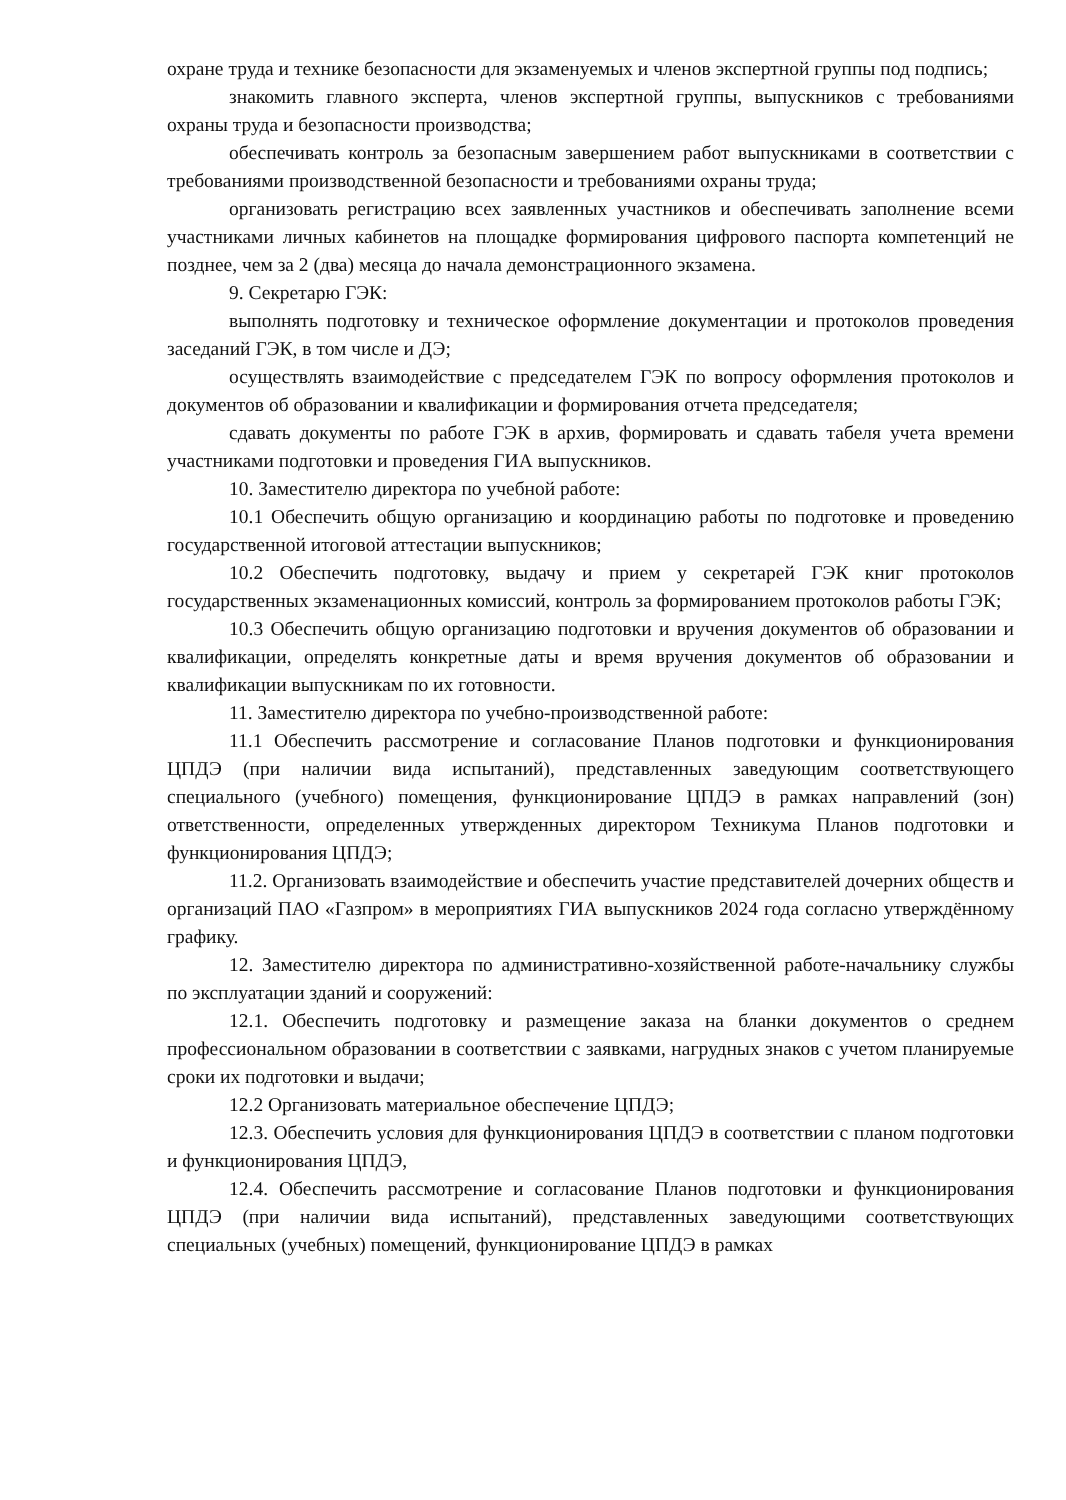охране труда и технике безопасности для экзаменуемых и членов экспертной группы под подпись;
знакомить главного эксперта, членов экспертной группы, выпускников с требованиями охраны труда и безопасности производства;
обеспечивать контроль за безопасным завершением работ выпускниками в соответствии с требованиями производственной безопасности и требованиями охраны труда;
организовать регистрацию всех заявленных участников и обеспечивать заполнение всеми участниками личных кабинетов на площадке формирования цифрового паспорта компетенций не позднее, чем за 2 (два) месяца до начала демонстрационного экзамена.
9. Секретарю ГЭК:
выполнять подготовку и техническое оформление документации и протоколов проведения заседаний ГЭК, в том числе и ДЭ;
осуществлять взаимодействие с председателем ГЭК по вопросу оформления протоколов и документов об образовании и квалификации и формирования отчета председателя;
сдавать документы по работе ГЭК в архив, формировать и сдавать табеля учета времени участниками подготовки и проведения ГИА выпускников.
10. Заместителю директора по учебной работе:
10.1 Обеспечить общую организацию и координацию работы по подготовке и проведению государственной итоговой аттестации выпускников;
10.2 Обеспечить подготовку, выдачу и прием у секретарей ГЭК книг протоколов государственных экзаменационных комиссий, контроль за формированием протоколов работы ГЭК;
10.3 Обеспечить общую организацию подготовки и вручения документов об образовании и квалификации, определять конкретные даты и время вручения документов об образовании и квалификации выпускникам по их готовности.
11. Заместителю директора по учебно-производственной работе:
11.1 Обеспечить рассмотрение и согласование Планов подготовки и функционирования ЦПДЭ (при наличии вида испытаний), представленных заведующим соответствующего специального (учебного) помещения, функционирование ЦПДЭ в рамках направлений (зон) ответственности, определенных утвержденных директором Техникума Планов подготовки и функционирования ЦПДЭ;
11.2. Организовать взаимодействие и обеспечить участие представителей дочерних обществ и организаций ПАО «Газпром» в мероприятиях ГИА выпускников 2024 года согласно утверждённому графику.
12. Заместителю директора по административно-хозяйственной работе-начальнику службы по эксплуатации зданий и сооружений:
12.1. Обеспечить подготовку и размещение заказа на бланки документов о среднем профессиональном образовании в соответствии с заявками, нагрудных знаков с учетом планируемые сроки их подготовки и выдачи;
12.2 Организовать материальное обеспечение ЦПДЭ;
12.3. Обеспечить условия для функционирования ЦПДЭ в соответствии с планом подготовки и функционирования ЦПДЭ,
12.4. Обеспечить рассмотрение и согласование Планов подготовки и функционирования ЦПДЭ (при наличии вида испытаний), представленных заведующими соответствующих специальных (учебных) помещений, функционирование ЦПДЭ в рамках